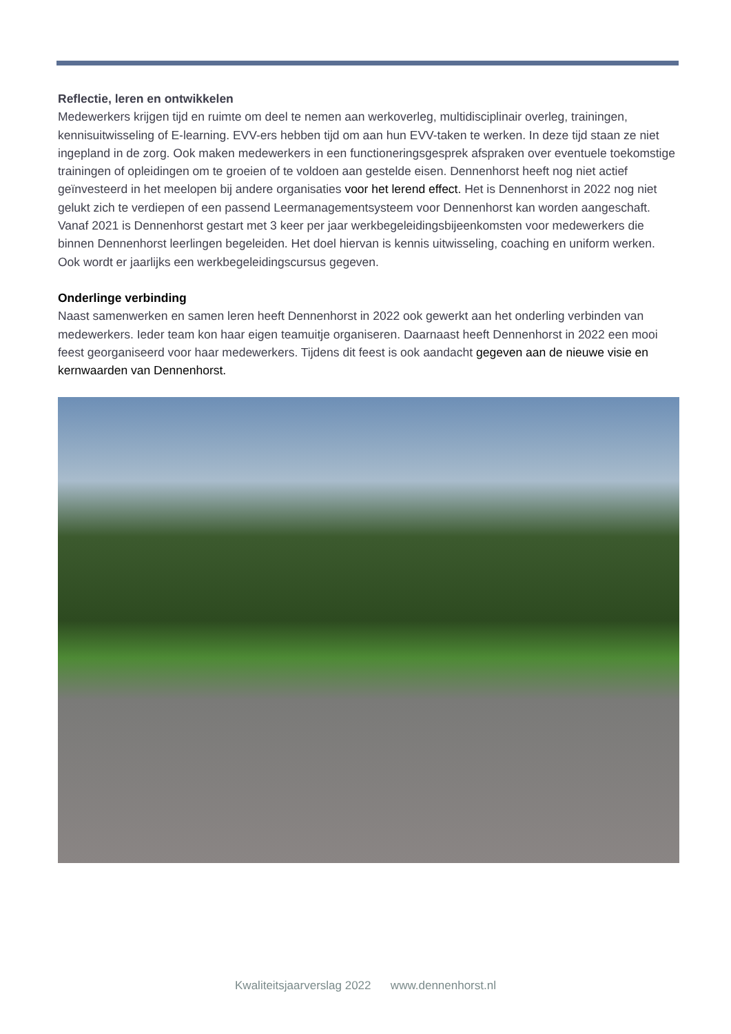Reflectie, leren en ontwikkelen
Medewerkers krijgen tijd en ruimte om deel te nemen aan werkoverleg, multidisciplinair overleg, trainingen, kennisuitwisseling of E-learning. EVV-ers hebben tijd om aan hun EVV-taken te werken. In deze tijd staan ze niet ingepland in de zorg. Ook maken medewerkers in een functioneringsgesprek afspraken over eventuele toekomstige trainingen of opleidingen om te groeien of te voldoen aan gestelde eisen. Dennenhorst heeft nog niet actief geïnvesteerd in het meelopen bij andere organisaties voor het lerend effect. Het is Dennenhorst in 2022 nog niet gelukt zich te verdiepen of een passend Leermanagementsysteem voor Dennenhorst kan worden aangeschaft. Vanaf 2021 is Dennenhorst gestart met 3 keer per jaar werkbegeleidingsbijeenkomsten voor medewerkers die binnen Dennenhorst leerlingen begeleiden. Het doel hiervan is kennis uitwisseling, coaching en uniform werken. Ook wordt er jaarlijks een werkbegeleidingscursus gegeven.
Onderlinge verbinding
Naast samenwerken en samen leren heeft Dennenhorst in 2022 ook gewerkt aan het onderling verbinden van medewerkers. Ieder team kon haar eigen teamuitje organiseren. Daarnaast heeft Dennenhorst in 2022 een mooi feest georganiseerd voor haar medewerkers. Tijdens dit feest is ook aandacht gegeven aan de nieuwe visie en kernwaarden van Dennenhorst.
Kwaliteitsjaarverslag 2022 www.dennenhorst.nl